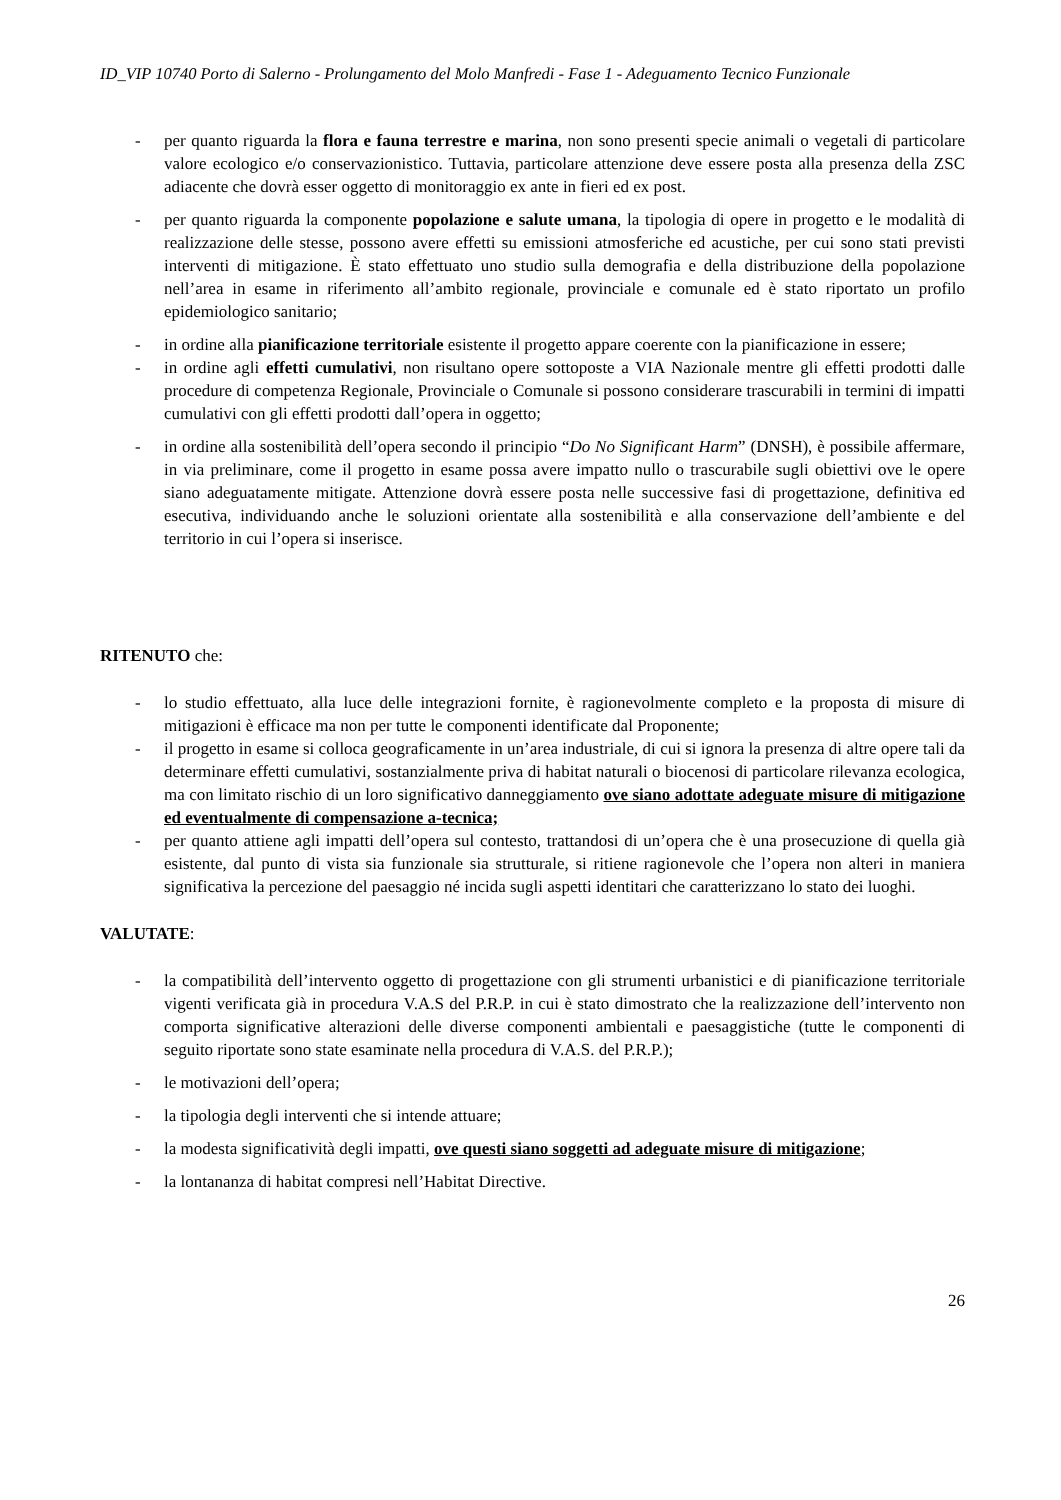ID_VIP 10740 Porto di Salerno - Prolungamento del Molo Manfredi - Fase 1 - Adeguamento Tecnico Funzionale
- per quanto riguarda la flora e fauna terrestre e marina, non sono presenti specie animali o vegetali di particolare valore ecologico e/o conservazionistico. Tuttavia, particolare attenzione deve essere posta alla presenza della ZSC adiacente che dovrà esser oggetto di monitoraggio ex ante in fieri ed ex post.
- per quanto riguarda la componente popolazione e salute umana, la tipologia di opere in progetto e le modalità di realizzazione delle stesse, possono avere effetti su emissioni atmosferiche ed acustiche, per cui sono stati previsti interventi di mitigazione. È stato effettuato uno studio sulla demografia e della distribuzione della popolazione nell’area in esame in riferimento all’ambito regionale, provinciale e comunale ed è stato riportato un profilo epidemiologico sanitario;
- in ordine alla pianificazione territoriale esistente il progetto appare coerente con la pianificazione in essere;
- in ordine agli effetti cumulativi, non risultano opere sottoposte a VIA Nazionale mentre gli effetti prodotti dalle procedure di competenza Regionale, Provinciale o Comunale si possono considerare trascurabili in termini di impatti cumulativi con gli effetti prodotti dall’opera in oggetto;
- in ordine alla sostenibilità dell’opera secondo il principio “Do No Significant Harm” (DNSH), è possibile affermare, in via preliminare, come il progetto in esame possa avere impatto nullo o trascurabile sugli obiettivi ove le opere siano adeguatamente mitigate. Attenzione dovrà essere posta nelle successive fasi di progettazione, definitiva ed esecutiva, individuando anche le soluzioni orientate alla sostenibilità e alla conservazione dell’ambiente e del territorio in cui l’opera si inserisce.
RITENUTO che:
- lo studio effettuato, alla luce delle integrazioni fornite, è ragionevolmente completo e la proposta di misure di mitigazioni è efficace ma non per tutte le componenti identificate dal Proponente;
- il progetto in esame si colloca geograficamente in un’area industriale, di cui si ignora la presenza di altre opere tali da determinare effetti cumulativi, sostanzialmente priva di habitat naturali o biocenosi di particolare rilevanza ecologica, ma con limitato rischio di un loro significativo danneggiamento ove siano adottate adeguate misure di mitigazione ed eventualmente di compensazione a-tecnica;
- per quanto attiene agli impatti dell’opera sul contesto, trattandosi di un’opera che è una prosecuzione di quella già esistente, dal punto di vista sia funzionale sia strutturale, si ritiene ragionevole che l’opera non alteri in maniera significativa la percezione del paesaggio né incida sugli aspetti identitari che caratterizzano lo stato dei luoghi.
VALUTATE:
- la compatibilità dell’intervento oggetto di progettazione con gli strumenti urbanistici e di pianificazione territoriale vigenti verificata già in procedura V.A.S del P.R.P. in cui è stato dimostrato che la realizzazione dell’intervento non comporta significative alterazioni delle diverse componenti ambientali e paesaggistiche (tutte le componenti di seguito riportate sono state esaminate nella procedura di V.A.S. del P.R.P.);
- le motivazioni dell’opera;
- la tipologia degli interventi che si intende attuare;
- la modesta significatività degli impatti, ove questi siano soggetti ad adeguate misure di mitigazione;
- la lontananza di habitat compresi nell’Habitat Directive.
26